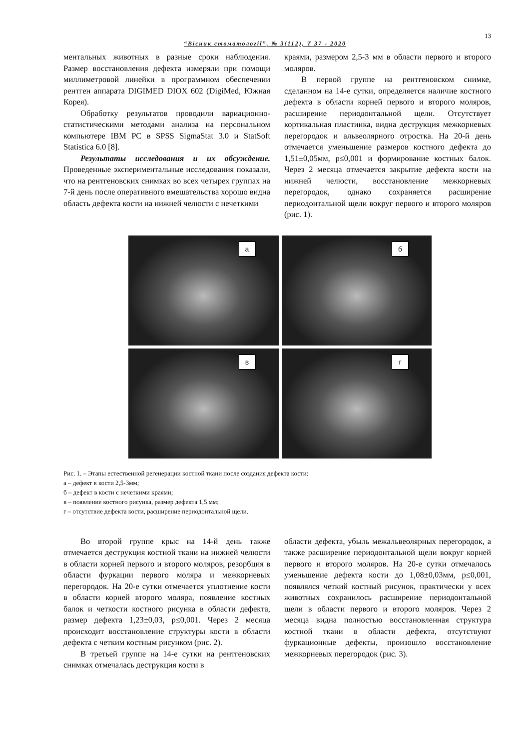13
“Вісник стоматології”, № 3(112), Т 37 - 2020
ментальных животных в разные сроки наблюдения. Размер восстановления дефекта измеряли при помощи миллиметровой линейки в программном обеспечении рентген аппарата DIGIMED DIOX 602 (DigiMed, Южная Корея).
Обработку результатов проводили вариационно-статистическими методами анализа на персональном компьютере IBM PC в SPSS SigmaStat 3.0 и StatSoft Statistica 6.0 [8].
Результаты исследования и их обсуждение. Проведенные экспериментальные исследования показали, что на рентгеновских снимках во всех четырех группах на 7-й день после оперативного вмешательства хорошо видна область дефекта кости на нижней челюсти с нечеткими
краями, размером 2,5-3 мм в области первого и второго моляров.
В первой группе на рентгеновском снимке, сделанном на 14-е сутки, определяется наличие костного дефекта в области корней первого и второго моляров, расширение периодонтальной щели. Отсутствует кортикальная пластинка, видна деструкция межкорневых перегородок и альвеолярного отростка. На 20-й день отмечается уменьшение размеров костного дефекта до 1,51±0,05мм, p≤0,001 и формирование костных балок. Через 2 месяца отмечается закрытие дефекта кости на нижней челюсти, восстановление межкорневых перегородок, однако сохраняется расширение периодонтальной щели вокруг первого и второго моляров (рис. 1).
а
б
в
г
Рис. 1. – Этапы естественной регенерации костной ткани после создания дефекта кости:
а – дефект в кости 2,5-3мм;
б – дефект в кости с нечеткими краями;
в – появление костного рисунка, размер дефекта 1,5 мм;
г – отсутствие дефекта кости, расширение периодонтальной щели.
Во второй группе крыс на 14-й день также отмечается деструкция костной ткани на нижней челюсти в области корней первого и второго моляров, резорбция в области фуркации первого моляра и межкорневых перегородок. На 20-е сутки отмечается уплотнение кости в области корней второго моляра, появление костных балок и четкости костного рисунка в области дефекта, размер дефекта 1,23±0,03, p≤0,001. Через 2 месяца происходит восстановление структуры кости в области дефекта с четким костным рисунком (рис. 2).
В третьей группе на 14-е сутки на рентгеновских снимках отмечалась деструкция кости в
области дефекта, убыль межальвеолярных перегородок, а также расширение периодонтальной щели вокруг корней первого и второго моляров. На 20-е сутки отмечалось уменьшение дефекта кости до 1,08±0,03мм, p≤0,001, появлялся четкий костный рисунок, практически у всех животных сохранилось расширение периодонтальной щели в области первого и второго моляров. Через 2 месяца видна полностью восстановленная структура костной ткани в области дефекта, отсутствуют фуркационные дефекты, произошло восстановление межкорневых перегородок (рис. 3).